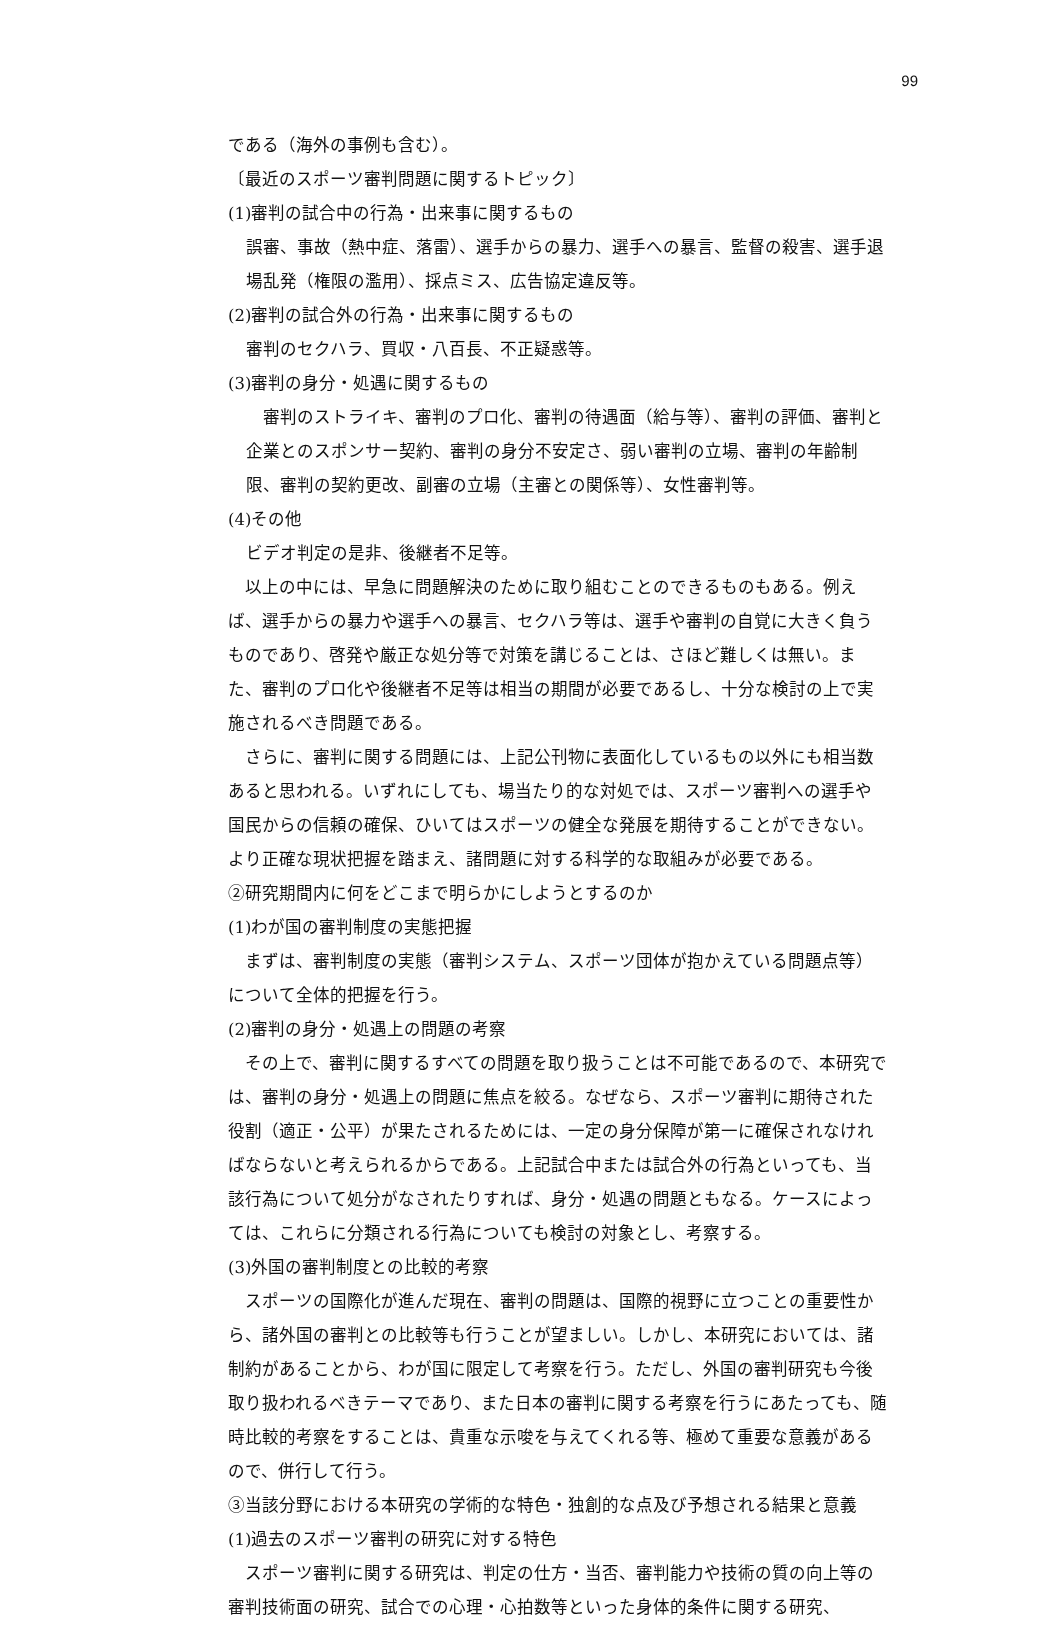99
である（海外の事例も含む）。
〔最近のスポーツ審判問題に関するトピック〕
(1)審判の試合中の行為・出来事に関するもの
誤審、事故（熱中症、落雷）、選手からの暴力、選手への暴言、監督の殺害、選手退場乱発（権限の濫用）、採点ミス、広告協定違反等。
(2)審判の試合外の行為・出来事に関するもの
審判のセクハラ、買収・八百長、不正疑惑等。
(3)審判の身分・処遇に関するもの
　審判のストライキ、審判のプロ化、審判の待遇面（給与等）、審判の評価、審判と企業とのスポンサー契約、審判の身分不安定さ、弱い審判の立場、審判の年齢制限、審判の契約更改、副審の立場（主審との関係等）、女性審判等。
(4)その他
ビデオ判定の是非、後継者不足等。
　以上の中には、早急に問題解決のために取り組むことのできるものもある。例えば、選手からの暴力や選手への暴言、セクハラ等は、選手や審判の自覚に大きく負うものであり、啓発や厳正な処分等で対策を講じることは、さほど難しくは無い。また、審判のプロ化や後継者不足等は相当の期間が必要であるし、十分な検討の上で実施されるべき問題である。
　さらに、審判に関する問題には、上記公刊物に表面化しているもの以外にも相当数あると思われる。いずれにしても、場当たり的な対処では、スポーツ審判への選手や国民からの信頼の確保、ひいてはスポーツの健全な発展を期待することができない。より正確な現状把握を踏まえ、諸問題に対する科学的な取組みが必要である。
②研究期間内に何をどこまで明らかにしようとするのか
(1)わが国の審判制度の実態把握
　まずは、審判制度の実態（審判システム、スポーツ団体が抱かえている問題点等）について全体的把握を行う。
(2)審判の身分・処遇上の問題の考察
　その上で、審判に関するすべての問題を取り扱うことは不可能であるので、本研究では、審判の身分・処遇上の問題に焦点を絞る。なぜなら、スポーツ審判に期待された役割（適正・公平）が果たされるためには、一定の身分保障が第一に確保されなければならないと考えられるからである。上記試合中または試合外の行為といっても、当該行為について処分がなされたりすれば、身分・処遇の問題ともなる。ケースによっては、これらに分類される行為についても検討の対象とし、考察する。
(3)外国の審判制度との比較的考察
　スポーツの国際化が進んだ現在、審判の問題は、国際的視野に立つことの重要性から、諸外国の審判との比較等も行うことが望ましい。しかし、本研究においては、諸制約があることから、わが国に限定して考察を行う。ただし、外国の審判研究も今後取り扱われるべきテーマであり、また日本の審判に関する考察を行うにあたっても、随時比較的考察をすることは、貴重な示唆を与えてくれる等、極めて重要な意義があるので、併行して行う。
③当該分野における本研究の学術的な特色・独創的な点及び予想される結果と意義
(1)過去のスポーツ審判の研究に対する特色
　スポーツ審判に関する研究は、判定の仕方・当否、審判能力や技術の質の向上等の審判技術面の研究、試合での心理・心拍数等といった身体的条件に関する研究、